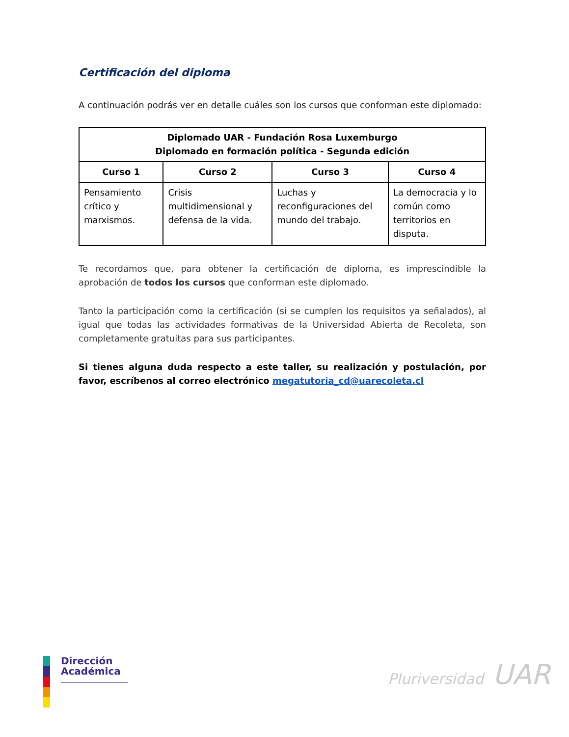Certificación del diploma
A continuación podrás ver en detalle cuáles son los cursos que conforman este diplomado:
| Diplomado UAR - Fundación Rosa Luxemburgo Diplomado en formación política - Segunda edición | | | |
| --- | --- | --- | --- |
| Curso 1 | Curso 2 | Curso 3 | Curso 4 |
| Pensamiento crítico y marxismos. | Crisis multidimensional y defensa de la vida. | Luchas y reconfiguraciones del mundo del trabajo. | La democracia y lo común como territorios en disputa. |
Te recordamos que, para obtener la certificación de diploma, es imprescindible la aprobación de todos los cursos que conforman este diplomado.
Tanto la participación como la certificación (si se cumplen los requisitos ya señalados), al igual que todas las actividades formativas de la Universidad Abierta de Recoleta, son completamente gratuitas para sus participantes.
Si tienes alguna duda respecto a este taller, su realización y postulación, por favor, escríbenos al correo electrónico megatutoria_cd@uarecoleta.cl
Dirección
Académica
Pluriversidad UAR